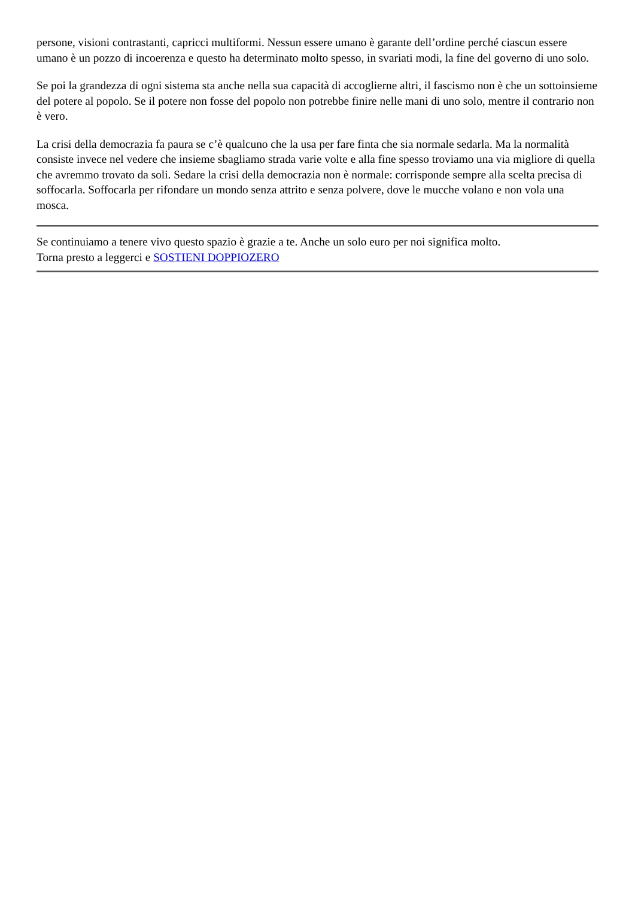persone, visioni contrastanti, capricci multiformi. Nessun essere umano è garante dell’ordine perché ciascun essere umano è un pozzo di incoerenza e questo ha determinato molto spesso, in svariati modi, la fine del governo di uno solo.
Se poi la grandezza di ogni sistema sta anche nella sua capacità di accoglierne altri, il fascismo non è che un sottoinsieme del potere al popolo. Se il potere non fosse del popolo non potrebbe finire nelle mani di uno solo, mentre il contrario non è vero.
La crisi della democrazia fa paura se c’è qualcuno che la usa per fare finta che sia normale sedarla. Ma la normalità consiste invece nel vedere che insieme sbagliamo strada varie volte e alla fine spesso troviamo una via migliore di quella che avremmo trovato da soli. Sedare la crisi della democrazia non è normale: corrisponde sempre alla scelta precisa di soffocarla. Soffocarla per rifondare un mondo senza attrito e senza polvere, dove le mucche volano e non vola una mosca.
Se continuiamo a tenere vivo questo spazio è grazie a te. Anche un solo euro per noi significa molto.
Torna presto a leggerci e SOSTIENI DOPPIOZERO